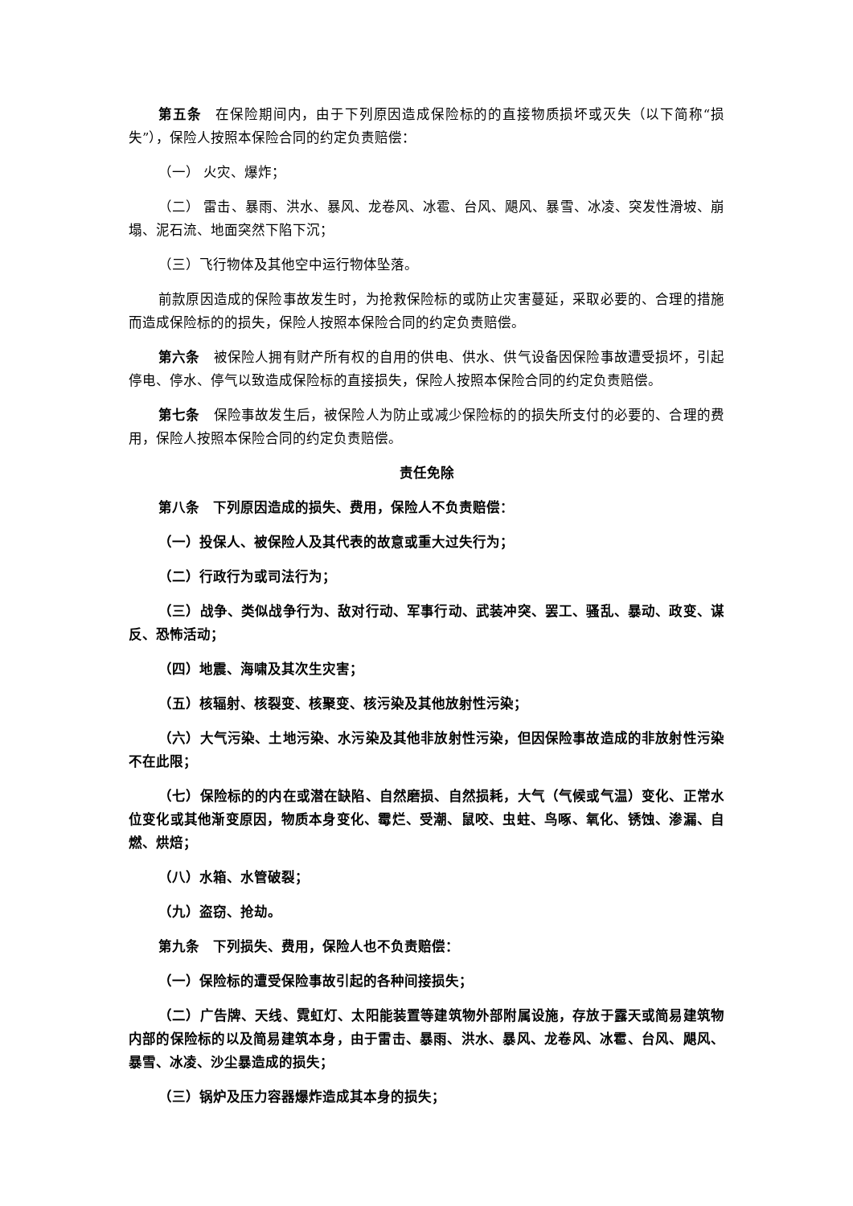第五条　在保险期间内，由于下列原因造成保险标的的直接物质损坏或灭失（以下简称“损失”），保险人按照本保险合同的约定负责赔偿：
（一） 火灾、爆炸；
（二） 雷击、暴雨、洪水、暴风、龙卷风、冰雹、台风、飓风、暴雪、冰凌、突发性滑坡、崩塌、泥石流、地面突然下陷下沉；
（三）飞行物体及其他空中运行物体坠落。
前款原因造成的保险事故发生时，为抢救保险标的或防止灾害蔓延，采取必要的、合理的措施而造成保险标的的损失，保险人按照本保险合同的约定负责赔偿。
第六条　被保险人拥有财产所有权的自用的供电、供水、供气设备因保险事故遭受损坏，引起停电、停水、停气以致造成保险标的直接损失，保险人按照本保险合同的约定负责赔偿。
第七条　保险事故发生后，被保险人为防止或减少保险标的的损失所支付的必要的、合理的费用，保险人按照本保险合同的约定负责赔偿。
责任免除
第八条　下列原因造成的损失、费用，保险人不负责赔偿：
（一）投保人、被保险人及其代表的故意或重大过失行为；
（二）行政行为或司法行为；
（三）战争、类似战争行为、敌对行动、军事行动、武装冲突、罢工、骚乱、暴动、政变、谋反、恐怖活动；
（四）地震、海啸及其次生灾害；
（五）核辐射、核裂变、核聚变、核污染及其他放射性污染；
（六）大气污染、土地污染、水污染及其他非放射性污染，但因保险事故造成的非放射性污染不在此限；
（七）保险标的的内在或潜在缺陷、自然磨损、自然损耗，大气（气候或气温）变化、正常水位变化或其他渐变原因，物质本身变化、霉烂、受潮、鼠咬、虫蛀、鸟啄、氧化、锈蚀、渗漏、自燃、烘焙；
（八）水箱、水管破裂；
（九）盗窃、抢劫。
第九条　下列损失、费用，保险人也不负责赔偿：
（一）保险标的遭受保险事故引起的各种间接损失；
（二）广告牌、天线、霓虹灯、太阳能装置等建筑物外部附属设施，存放于露天或简易建筑物内部的保险标的以及简易建筑本身，由于雷击、暴雨、洪水、暴风、龙卷风、冰雹、台风、飓风、暴雪、冰凌、沙尘暴造成的损失；
（三）锅炉及压力容器爆炸造成其本身的损失；